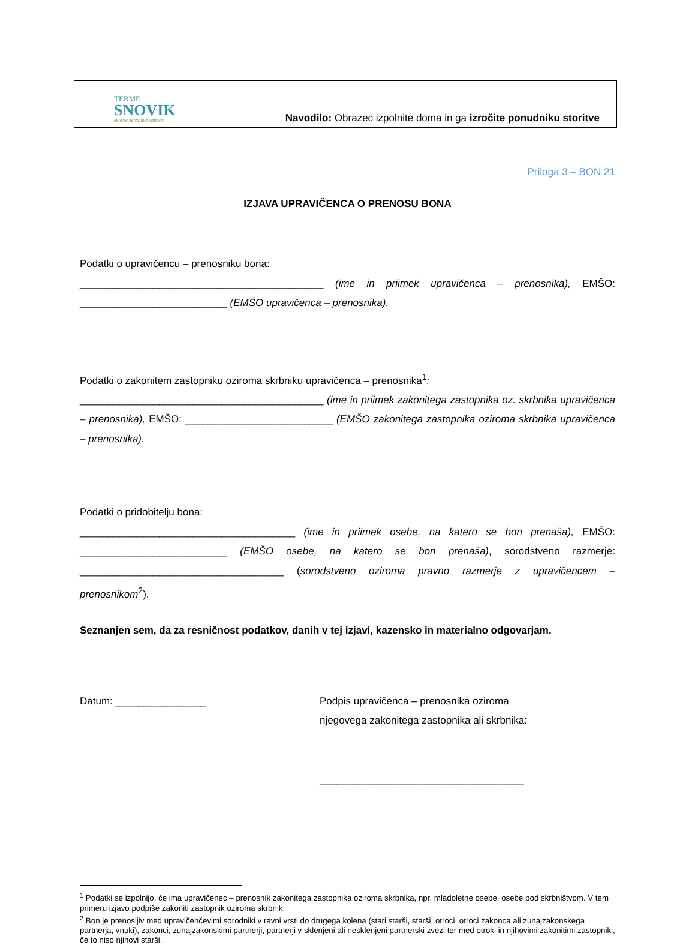TERME
SNOVIK
ekosvet termalnih užitkov
Navodilo: Obrazec izpolnite doma in ga izročite ponudniku storitve
Priloga 3 – BON 21
IZJAVA UPRAVIČENCA O PRENOSU BONA
Podatki o upravičencu – prenosniku bona:
___________________________________________ (ime in priimek upravičenca – prenosnika), EMŠO: __________________________ (EMŠO upravičenca – prenosnika).
Podatki o zakonitem zastopniku oziroma skrbniku upravičenca – prenosnika<sup>1</sup>:
___________________________________________ (ime in priimek zakonitega zastopnika oz. skrbnika upravičenca – prenosnika), EMŠO: __________________________ (EMŠO zakonitega zastopnika oziroma skrbnika upravičenca – prenosnika).
Podatki o pridobitelju bona:
______________________________________ (ime in priimek osebe, na katero se bon prenaša), EMŠO: __________________________ (EMŠO osebe, na katero se bon prenaša), sorodstveno razmerje: ____________________________________ (sorodstveno oziroma pravno razmerje z upravičencem – prenosnikom<sup>2</sup>).
Seznanjen sem, da za resničnost podatkov, danih v tej izjavi, kazensko in materialno odgovarjam.
Datum: ________________ Podpis upravičenca – prenosnika oziroma
njegovega zakonitega zastopnika ali skrbnika:
____________________________________
<sup>1</sup> Podatki se izpolnijo, če ima upravičenec – prenosnik zakonitega zastopnika oziroma skrbnika, npr. mladoletne osebe, osebe pod skrbništvom. V tem primeru izjavo podpiše zakoniti zastopnik oziroma skrbnik.
<sup>2</sup> Bon je prenosljiv med upravičenčevimi sorodniki v ravni vrsti do drugega kolena (stari starši, starši, otroci, otroci zakonca ali zunajzakonskega partnerja, vnuki), zakonci, zunajzakonskimi partnerji, partnerji v sklenjeni ali nesklenjeni partnerski zvezi ter med otroki in njihovimi zakonitimi zastopniki, če to niso njihovi starši.